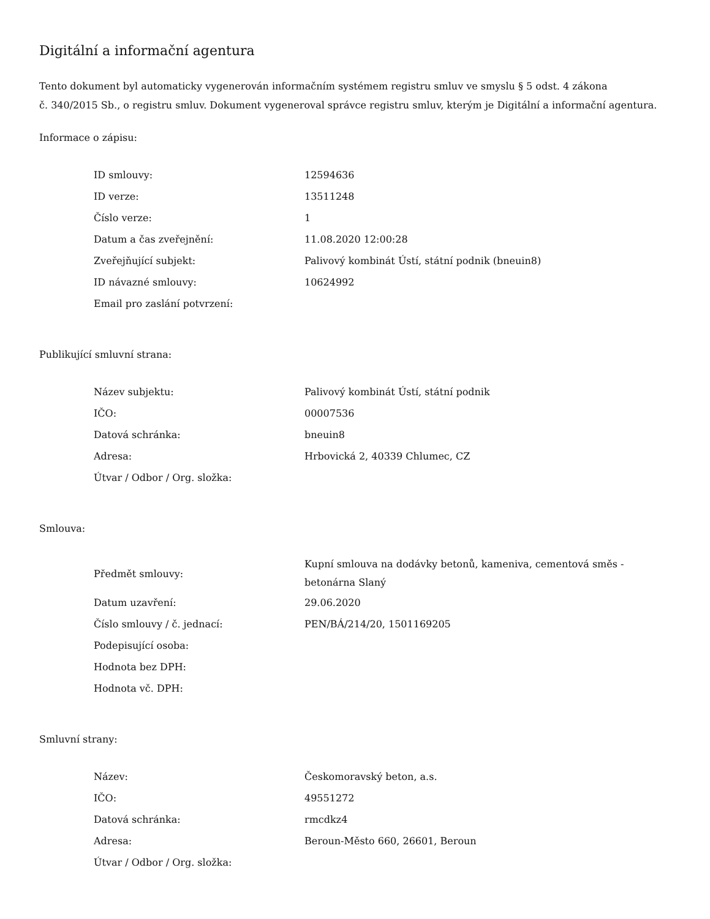Digitální a informační agentura
Tento dokument byl automaticky vygenerován informačním systémem registru smluv ve smyslu § 5 odst. 4 zákona
č. 340/2015 Sb., o registru smluv. Dokument vygeneroval správce registru smluv, kterým je Digitální a informační agentura.
Informace o zápisu:
| ID smlouvy: | 12594636 |
| ID verze: | 13511248 |
| Číslo verze: | 1 |
| Datum a čas zveřejnění: | 11.08.2020 12:00:28 |
| Zveřejňující subjekt: | Palivový kombinát Ústí, státní podnik (bneuin8) |
| ID návazné smlouvy: | 10624992 |
| Email pro zaslání potvrzení: | |
Publikující smluvní strana:
| Název subjektu: | Palivový kombinát Ústí, státní podnik |
| IČO: | 00007536 |
| Datová schránka: | bneuin8 |
| Adresa: | Hrbovická 2, 40339 Chlumec, CZ |
| Útvar / Odbor / Org. složka: | |
Smlouva:
| Předmět smlouvy: | Kupní smlouva na dodávky betonů, kameniva, cementová směs - betonárna Slaný |
| Datum uzavření: | 29.06.2020 |
| Číslo smlouvy / č. jednací: | PEN/BÁ/214/20, 1501169205 |
| Podepisující osoba: | |
| Hodnota bez DPH: | |
| Hodnota vč. DPH: | |
Smluvní strany:
| Název: | Českomoravský beton, a.s. |
| IČO: | 49551272 |
| Datová schránka: | rmcdkz4 |
| Adresa: | Beroun-Město 660, 26601, Beroun |
| Útvar / Odbor / Org. složka: | |